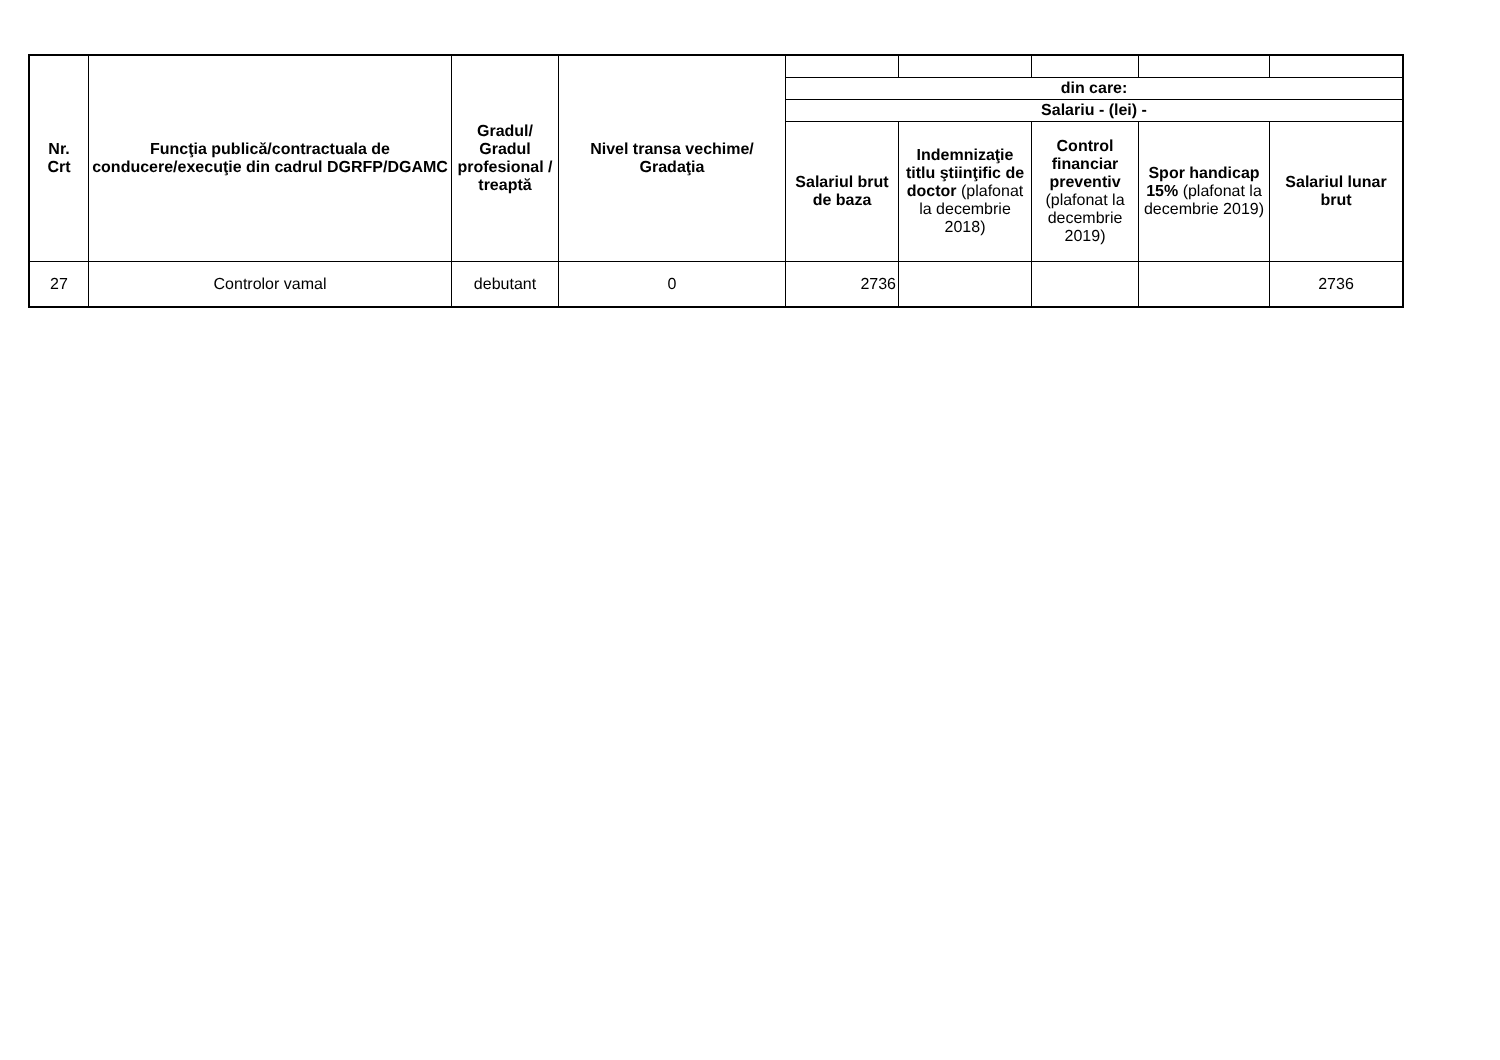| Nr. Crt | Funcţia publică/contractuala de conducere/execuţie din cadrul DGRFP/DGAMC | Gradul/ Gradul profesional / treaptă | Nivel transa vechime/ Gradaţia | | | | | |
| | | | | din care: | | | | |
| | | | | Salariu - (lei) - | | | | |
| | | | | Salariul brut de baza | Indemnizaţie titlu ştiinţific de doctor (plafonat la decembrie 2018) | Control financiar preventiv (plafonat la decembrie 2019) | Spor handicap 15% (plafonat la decembrie 2019) | Salariul lunar brut |
| 27 | Controlor vamal | debutant | 0 | 2736 | | | | 2736 |